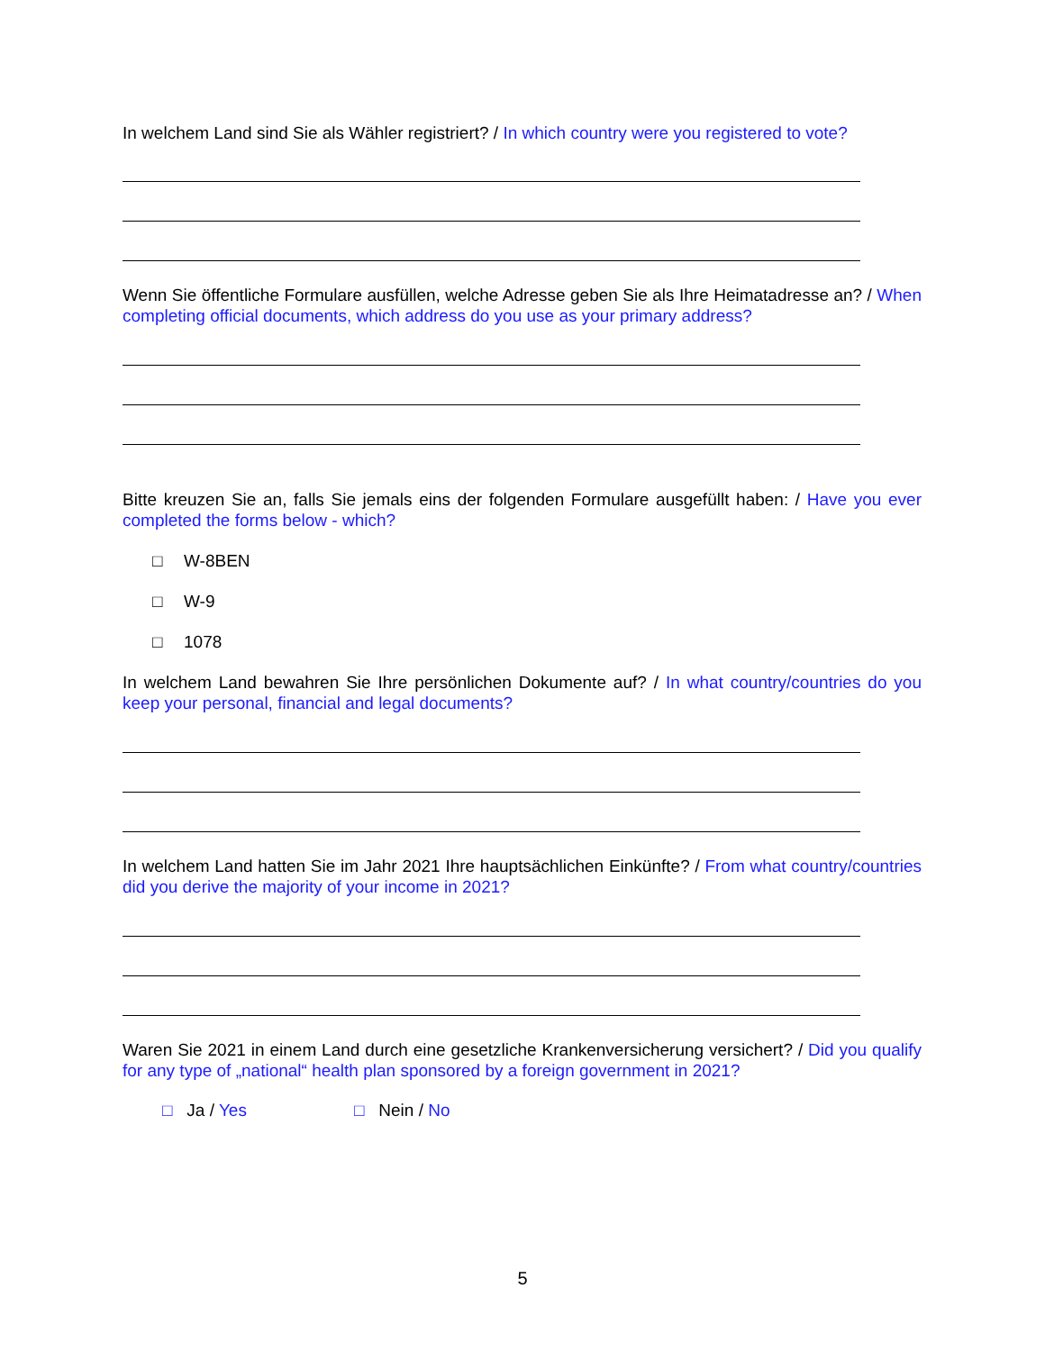In welchem Land sind Sie als Wähler registriert? / In which country were you registered to vote?
Wenn Sie öffentliche Formulare ausfüllen, welche Adresse geben Sie als Ihre Heimatadresse an? / When completing official documents, which address do you use as your primary address?
Bitte kreuzen Sie an, falls Sie jemals eins der folgenden Formulare ausgefüllt haben: / Have you ever completed the forms below - which?
□ W-8BEN
□ W-9
□ 1078
In welchem Land bewahren Sie Ihre persönlichen Dokumente auf? / In what country/countries do you keep your personal, financial and legal documents?
In welchem Land hatten Sie im Jahr 2021 Ihre hauptsächlichen Einkünfte? / From what country/countries did you derive the majority of your income in 2021?
Waren Sie 2021 in einem Land durch eine gesetzliche Krankenversicherung versichert? / Did you qualify for any type of „national“ health plan sponsored by a foreign government in 2021?
□ Ja / Yes □ Nein / No
5